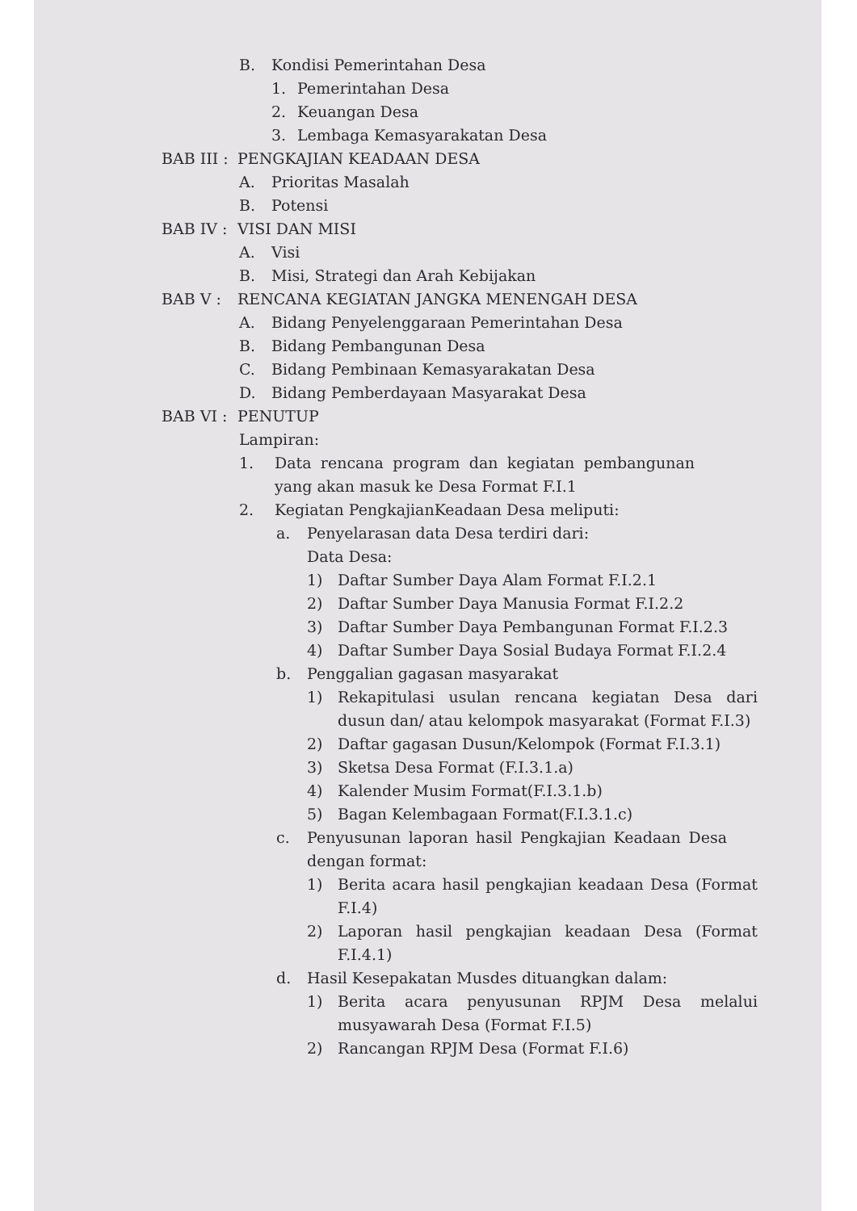B. Kondisi Pemerintahan Desa
1. Pemerintahan Desa
2. Keuangan Desa
3. Lembaga Kemasyarakatan Desa
BAB III : PENGKAJIAN KEADAAN DESA
A. Prioritas Masalah
B. Potensi
BAB IV : VISI DAN MISI
A. Visi
B. Misi, Strategi dan Arah Kebijakan
BAB V : RENCANA KEGIATAN JANGKA MENENGAH DESA
A. Bidang Penyelenggaraan Pemerintahan Desa
B. Bidang Pembangunan Desa
C. Bidang Pembinaan Kemasyarakatan Desa
D. Bidang Pemberdayaan Masyarakat Desa
BAB VI : PENUTUP
Lampiran:
1. Data rencana program dan kegiatan pembangunan yang akan masuk ke Desa Format F.I.1
2. Kegiatan PengkajianKeadaan Desa meliputi:
a. Penyelarasan data Desa terdiri dari:
Data Desa:
1) Daftar Sumber Daya Alam Format F.I.2.1
2) Daftar Sumber Daya Manusia Format F.I.2.2
3) Daftar Sumber Daya Pembangunan Format F.I.2.3
4) Daftar Sumber Daya Sosial Budaya Format F.I.2.4
b. Penggalian gagasan masyarakat
1) Rekapitulasi usulan rencana kegiatan Desa dari dusun dan/ atau kelompok masyarakat (Format F.I.3)
2) Daftar gagasan Dusun/Kelompok (Format F.I.3.1)
3) Sketsa Desa Format (F.I.3.1.a)
4) Kalender Musim Format(F.I.3.1.b)
5) Bagan Kelembagaan Format(F.I.3.1.c)
c. Penyusunan laporan hasil Pengkajian Keadaan Desa dengan format:
1) Berita acara hasil pengkajian keadaan Desa (Format F.I.4)
2) Laporan hasil pengkajian keadaan Desa (Format F.I.4.1)
d. Hasil Kesepakatan Musdes dituangkan dalam:
1) Berita acara penyusunan RPJM Desa melalui musyawarah Desa (Format F.I.5)
2) Rancangan RPJM Desa (Format F.I.6)